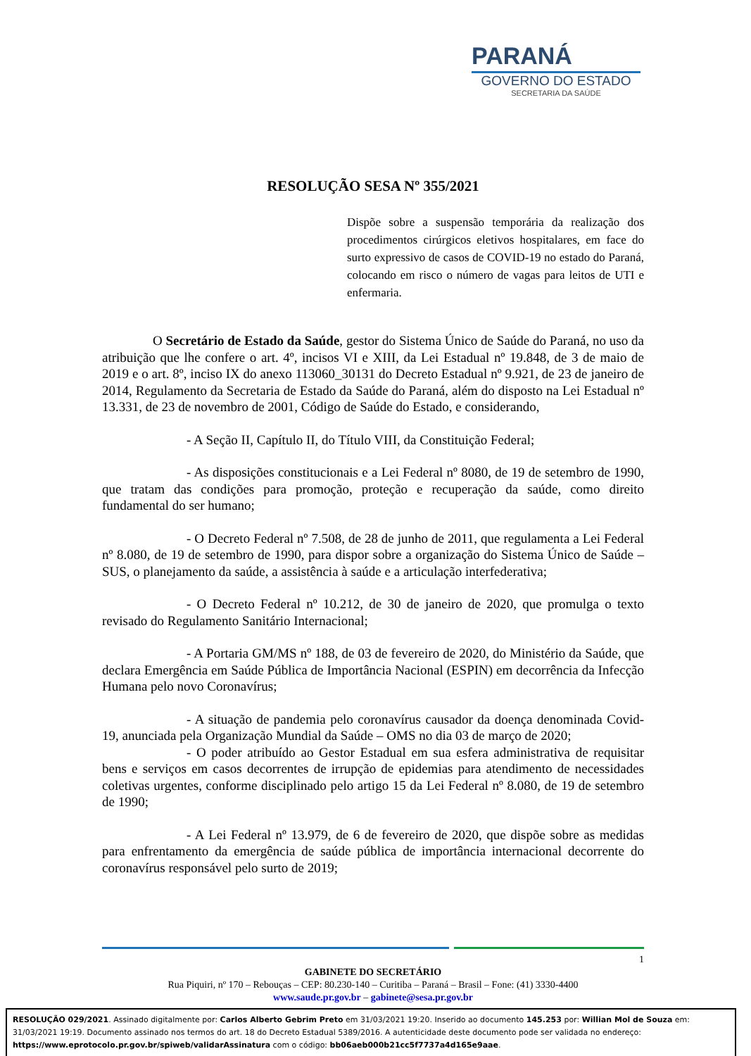PARANÁ
GOVERNO DO ESTADO
SECRETARIA DA SAÚDE
RESOLUÇÃO SESA Nº 355/2021
Dispõe sobre a suspensão temporária da realização dos procedimentos cirúrgicos eletivos hospitalares, em face do surto expressivo de casos de COVID-19 no estado do Paraná, colocando em risco o número de vagas para leitos de UTI e enfermaria.
O Secretário de Estado da Saúde, gestor do Sistema Único de Saúde do Paraná, no uso da atribuição que lhe confere o art. 4º, incisos VI e XIII, da Lei Estadual nº 19.848, de 3 de maio de 2019 e o art. 8º, inciso IX do anexo 113060_30131 do Decreto Estadual nº 9.921, de 23 de janeiro de 2014, Regulamento da Secretaria de Estado da Saúde do Paraná, além do disposto na Lei Estadual nº 13.331, de 23 de novembro de 2001, Código de Saúde do Estado, e considerando,
- A Seção II, Capítulo II, do Título VIII, da Constituição Federal;
- As disposições constitucionais e a Lei Federal nº 8080, de 19 de setembro de 1990, que tratam das condições para promoção, proteção e recuperação da saúde, como direito fundamental do ser humano;
- O Decreto Federal nº 7.508, de 28 de junho de 2011, que regulamenta a Lei Federal nº 8.080, de 19 de setembro de 1990, para dispor sobre a organização do Sistema Único de Saúde – SUS, o planejamento da saúde, a assistência à saúde e a articulação interfederativa;
- O Decreto Federal nº 10.212, de 30 de janeiro de 2020, que promulga o texto revisado do Regulamento Sanitário Internacional;
- A Portaria GM/MS nº 188, de 03 de fevereiro de 2020, do Ministério da Saúde, que declara Emergência em Saúde Pública de Importância Nacional (ESPIN) em decorrência da Infecção Humana pelo novo Coronavírus;
- A situação de pandemia pelo coronavírus causador da doença denominada Covid-19, anunciada pela Organização Mundial da Saúde – OMS no dia 03 de março de 2020;
- O poder atribuído ao Gestor Estadual em sua esfera administrativa de requisitar bens e serviços em casos decorrentes de irrupção de epidemias para atendimento de necessidades coletivas urgentes, conforme disciplinado pelo artigo 15 da Lei Federal nº 8.080, de 19 de setembro de 1990;
- A Lei Federal nº 13.979, de 6 de fevereiro de 2020, que dispõe sobre as medidas para enfrentamento da emergência de saúde pública de importância internacional decorrente do coronavírus responsável pelo surto de 2019;
1
GABINETE DO SECRETÁRIO
Rua Piquiri, nº 170 – Rebouças – CEP: 80.230-140 – Curitiba – Paraná – Brasil – Fone: (41) 3330-4400
www.saude.pr.gov.br – gabinete@sesa.pr.gov.br
RESOLUÇÃO 029/2021. Assinado digitalmente por: Carlos Alberto Gebrim Preto em 31/03/2021 19:20. Inserido ao documento 145.253 por: Willian Mol de Souza em: 31/03/2021 19:19. Documento assinado nos termos do art. 18 do Decreto Estadual 5389/2016. A autenticidade deste documento pode ser validada no endereço: https://www.eprotocolo.pr.gov.br/spiweb/validarAssinatura com o código: bb06aeb000b21cc5f7737a4d165e9aae.